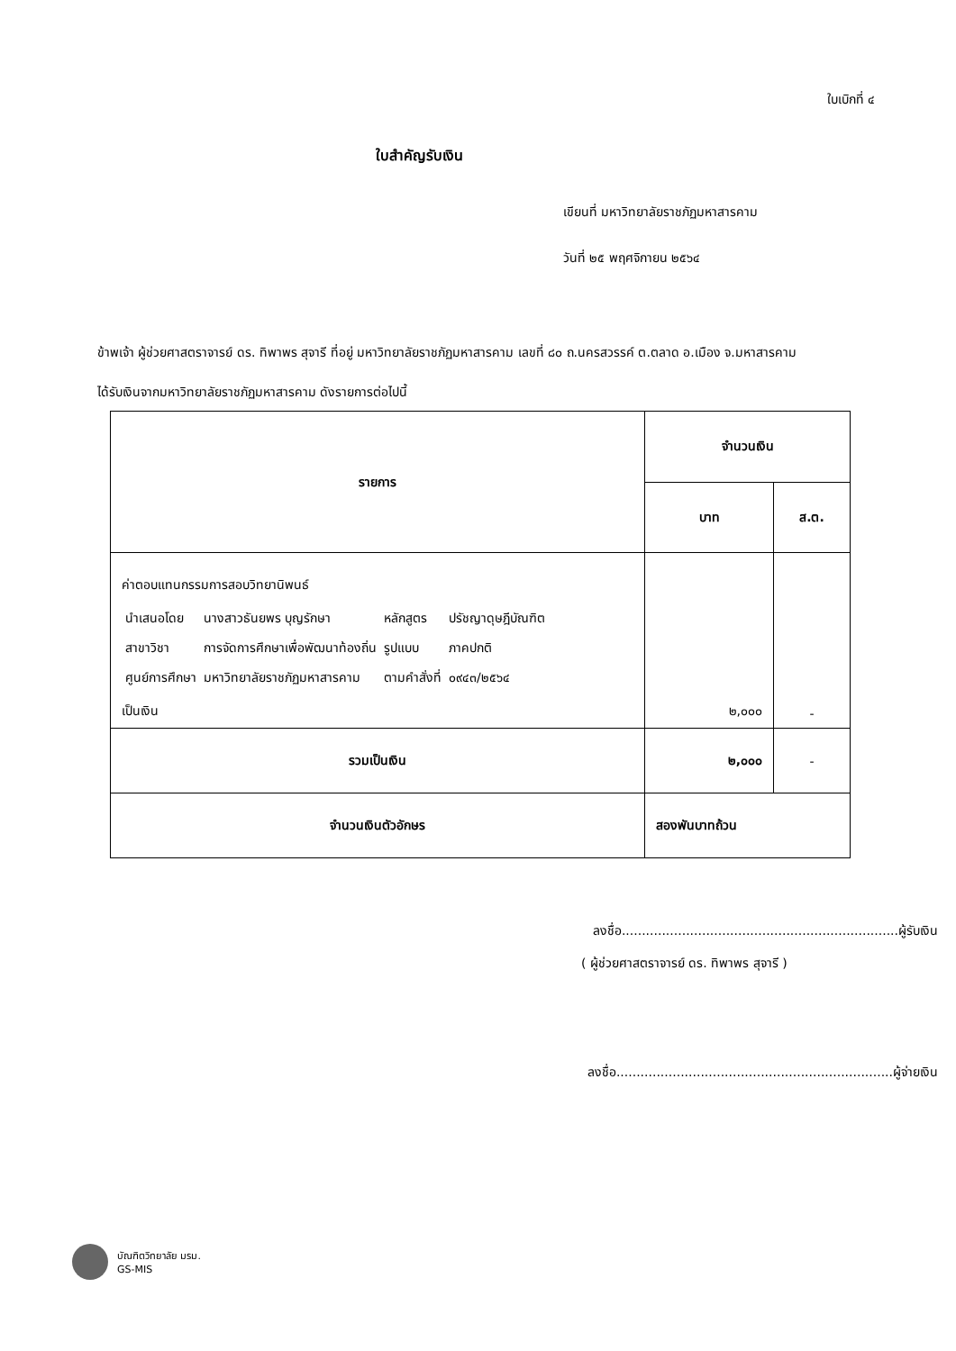ใบเบิกที่ ๔
ใบสำคัญรับเงิน
เขียนที่ มหาวิทยาลัยราชภัฏมหาสารคาม
วันที่ ๒๕ พฤศจิกายน ๒๕๖๔
ข้าพเจ้า ผู้ช่วยศาสตราจารย์ ดร. ทิพาพร สุจารี ที่อยู่ มหาวิทยาลัยราชภัฏมหาสารคาม เลขที่ ๘๐ ถ.นครสวรรค์ ต.ตลาด อ.เมือง จ.มหาสารคาม
ได้รับเงินจากมหาวิทยาลัยราชภัฏมหาสารคาม ดังรายการต่อไปนี้
| รายการ | จำนวนเงิน | |
| --- | --- | --- |
| | บาท | ส.ต. |
| ค่าตอบแทนกรรมการสอบวิทยานิพนธ์ / นำเสนอโดย / นางสาวธันยพร บุญรักษา / หลักสูตร / ปรัชญาดุษฎีบัณฑิต / / สาขาวิชา / การจัดการศึกษาเพื่อพัฒนาท้องถิ่น / รูปแบบ / ภาคปกติ / / ศูนย์การศึกษา / มหาวิทยาลัยราชภัฏมหาสารคาม / ตามคำสั่งที่ / ๐๙๔๓/๒๕๖๔ / เป็นเงิน | ๒,๐๐๐ | - |
| รวมเป็นเงิน | ๒,๐๐๐ | - |
| จำนวนเงินตัวอักษร | สองพันบาทถ้วน | |
ลงชื่อ.....................................................................ผู้รับเงิน
( ผู้ช่วยศาสตราจารย์ ดร. ทิพาพร สุจารี )
ลงชื่อ.....................................................................ผู้จ่ายเงิน
บัณฑิตวิทยาลัย มรม.
GS-MIS